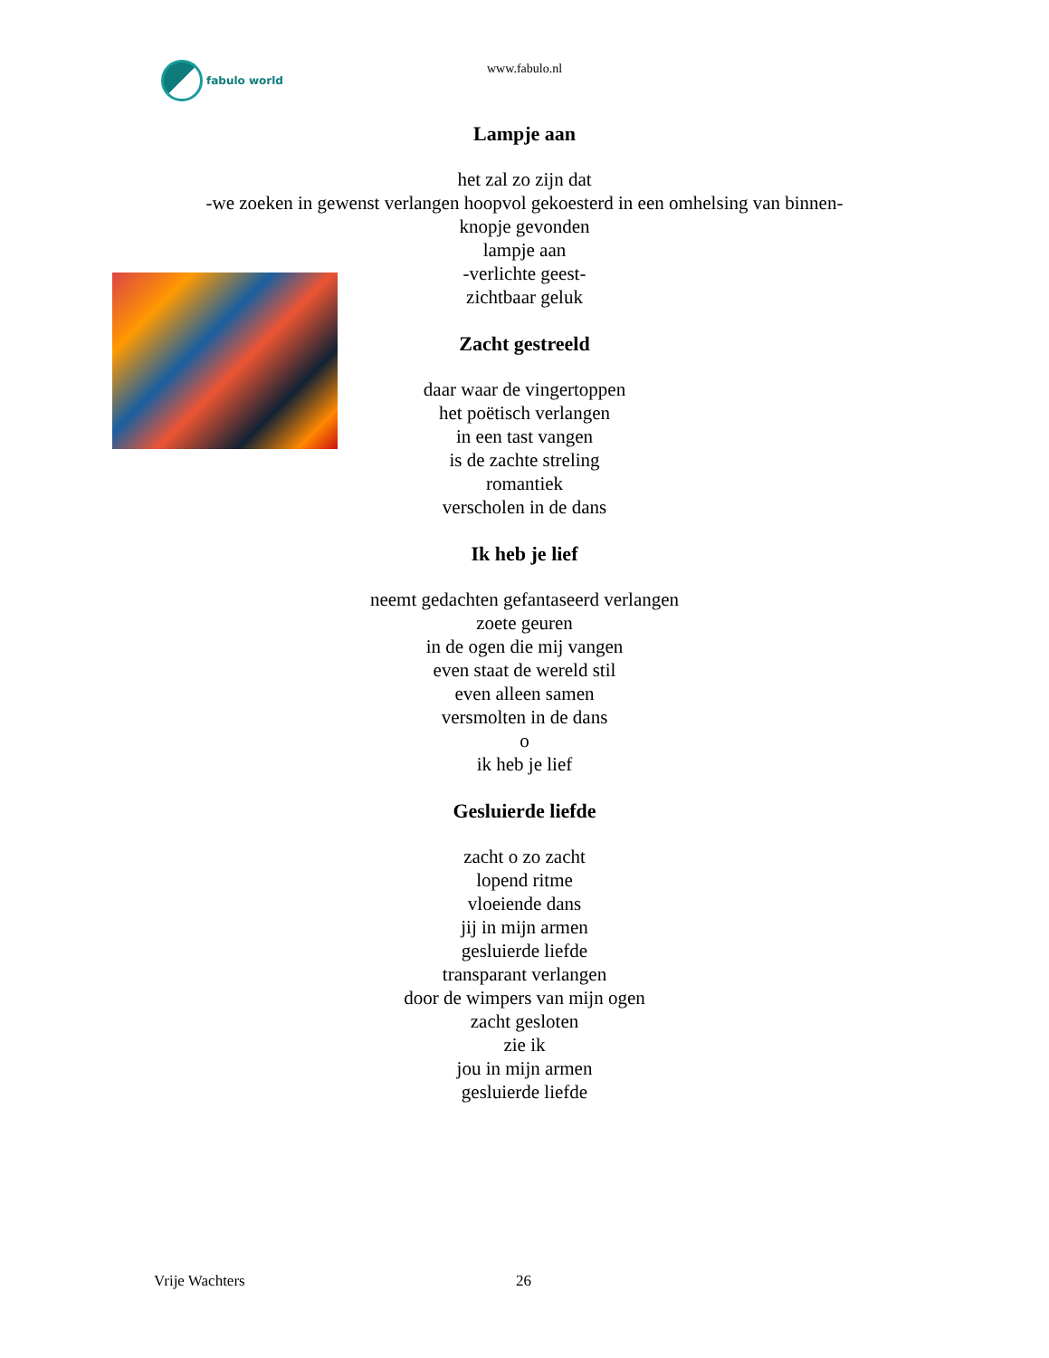fabulo world
www.fabulo.nl
Lampje aan
het zal zo zijn dat
-we zoeken in gewenst verlangen hoopvol gekoesterd in een omhelsing van binnen-
knopje gevonden
lampje aan
-verlichte geest-
zichtbaar geluk
Zacht gestreeld
daar waar de vingertoppen
het poëtisch verlangen
in een tast vangen
is de zachte streling
romantiek
verscholen in de dans
Ik heb je lief
neemt gedachten gefantaseerd verlangen
zoete geuren
in de ogen die mij vangen
even staat de wereld stil
even alleen samen
versmolten in de dans
o
ik heb je lief
Gesluierde liefde
zacht o zo zacht
lopend ritme
vloeiende dans
jij in mijn armen
gesluierde liefde
transparant verlangen
door de wimpers van mijn ogen
zacht gesloten
zie ik
jou in mijn armen
gesluierde liefde
Vrije Wachters 26